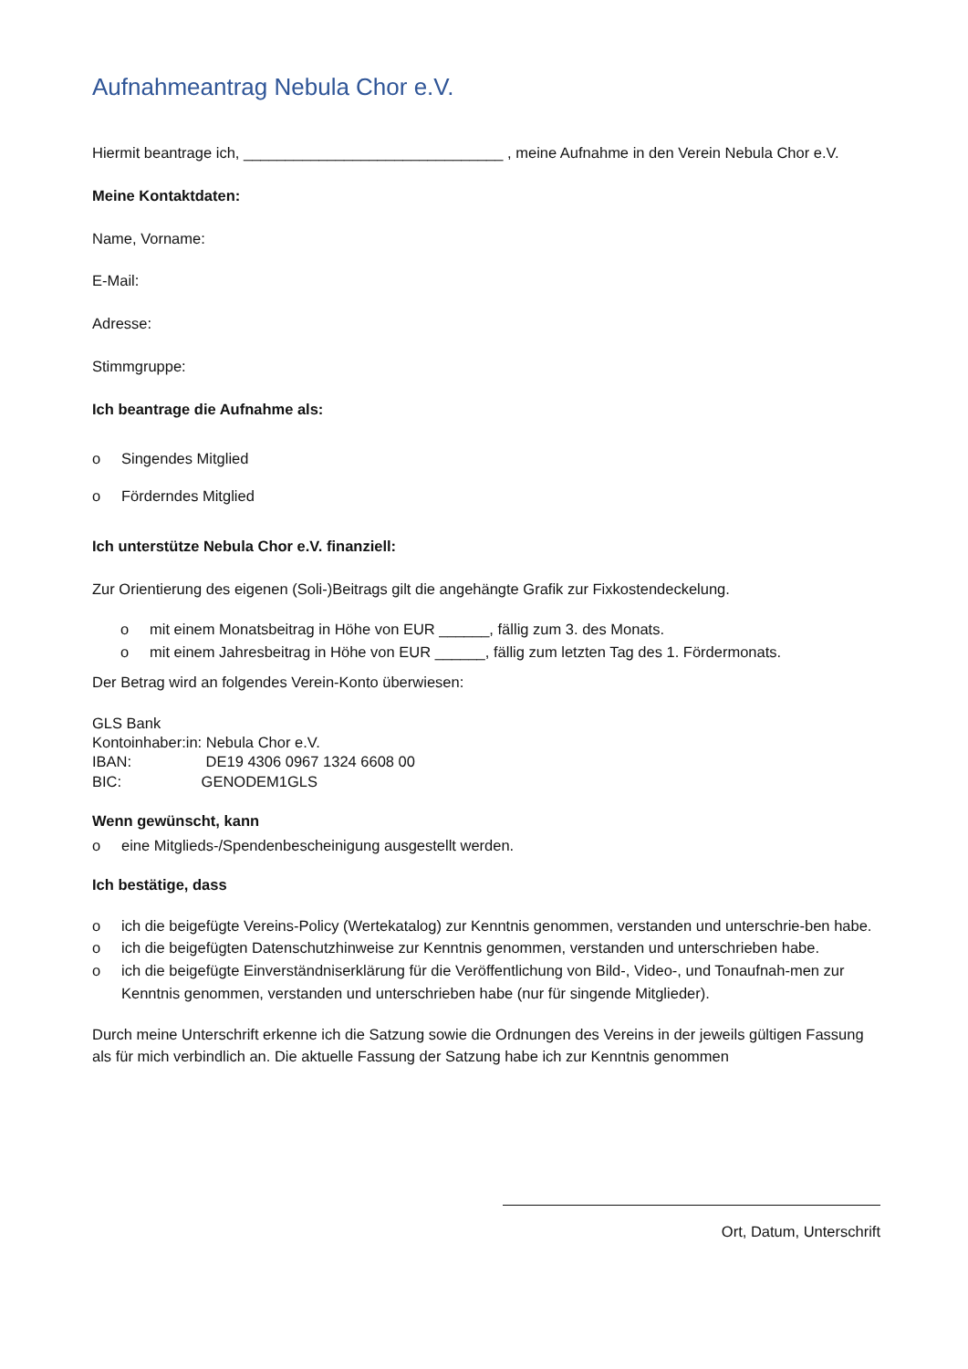Aufnahmeantrag Nebula Chor e.V.
Hiermit beantrage ich, _______________________________ , meine Aufnahme in den Verein Nebula Chor e.V.
Meine Kontaktdaten:
Name, Vorname:
E-Mail:
Adresse:
Stimmgruppe:
Ich beantrage die Aufnahme als:
o Singendes Mitglied
o Förderndes Mitglied
Ich unterstütze Nebula Chor e.V. finanziell:
Zur Orientierung des eigenen (Soli-)Beitrags gilt die angehängte Grafik zur Fixkostendeckelung.
o mit einem Monatsbeitrag in Höhe von EUR ______, fällig zum 3. des Monats.
o mit einem Jahresbeitrag in Höhe von EUR ______, fällig zum letzten Tag des 1. Fördermonats.
Der Betrag wird an folgendes Verein-Konto überwiesen:
GLS Bank
Kontoinhaber:in: Nebula Chor e.V.
IBAN: DE19 4306 0967 1324 6608 00
BIC: GENODEM1GLS
Wenn gewünscht, kann
o eine Mitglieds-/Spendenbescheinigung ausgestellt werden.
Ich bestätige, dass
o ich die beigefügte Vereins-Policy (Wertekatalog) zur Kenntnis genommen, verstanden und unterschrie-ben habe.
o ich die beigefügten Datenschutzhinweise zur Kenntnis genommen, verstanden und unterschrieben habe.
o ich die beigefügte Einverständniserklärung für die Veröffentlichung von Bild-, Video-, und Tonaufnah-men zur Kenntnis genommen, verstanden und unterschrieben habe (nur für singende Mitglieder).
Durch meine Unterschrift erkenne ich die Satzung sowie die Ordnungen des Vereins in der jeweils gültigen Fassung als für mich verbindlich an. Die aktuelle Fassung der Satzung habe ich zur Kenntnis genommen
Ort, Datum, Unterschrift